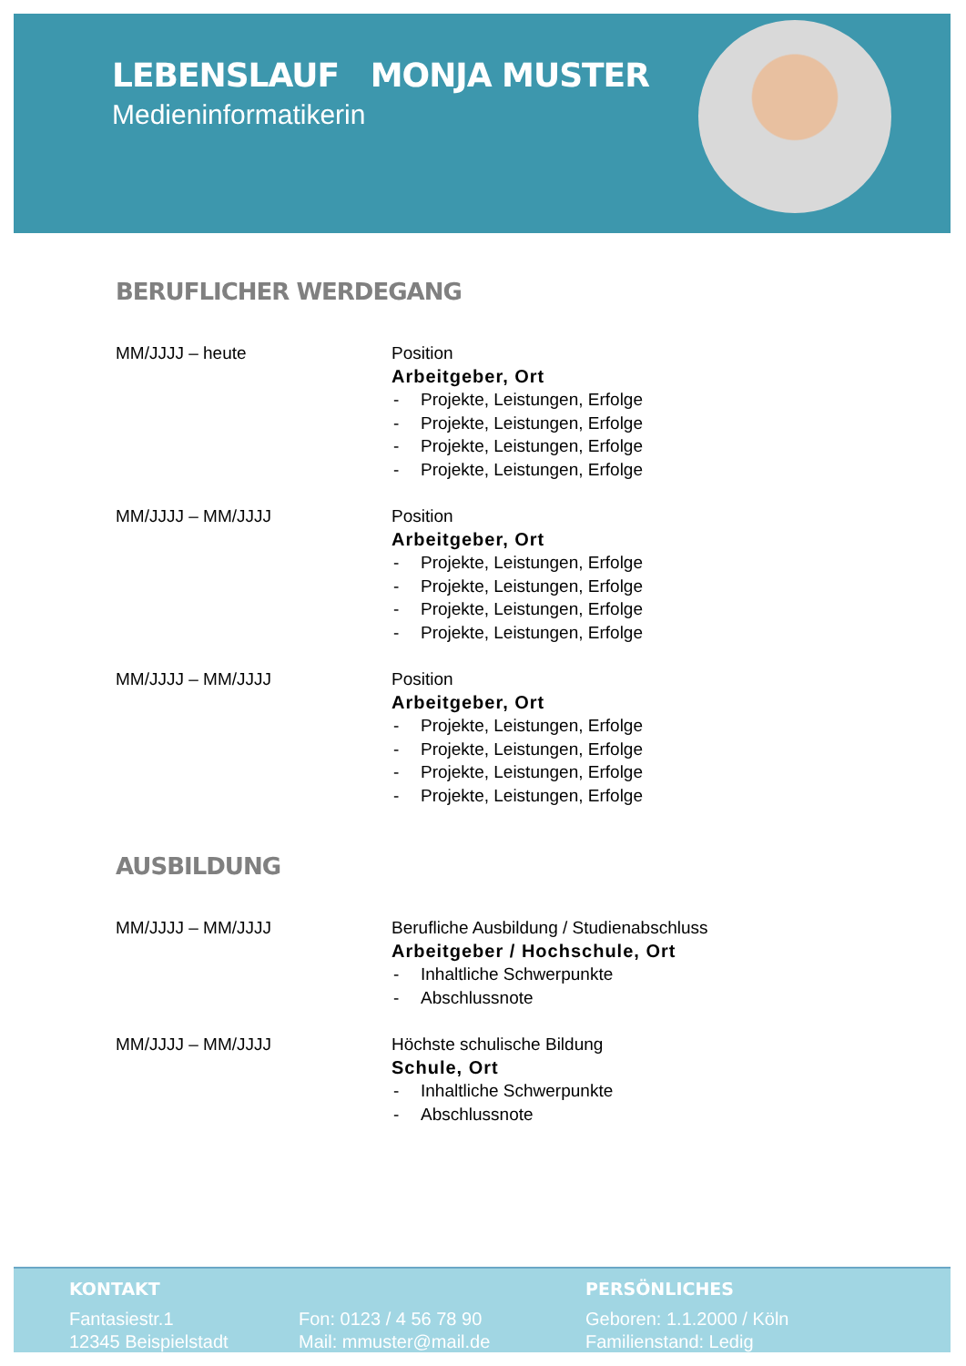LEBENSLAUF MONJA MUSTER
Medieninformatikerin
BERUFLICHER WERDEGANG
MM/JJJJ – heute Position
Arbeitgeber, Ort
- Projekte, Leistungen, Erfolge
- Projekte, Leistungen, Erfolge
- Projekte, Leistungen, Erfolge
- Projekte, Leistungen, Erfolge
MM/JJJJ – MM/JJJJ Position
Arbeitgeber, Ort
- Projekte, Leistungen, Erfolge
- Projekte, Leistungen, Erfolge
- Projekte, Leistungen, Erfolge
- Projekte, Leistungen, Erfolge
MM/JJJJ – MM/JJJJ Position
Arbeitgeber, Ort
- Projekte, Leistungen, Erfolge
- Projekte, Leistungen, Erfolge
- Projekte, Leistungen, Erfolge
- Projekte, Leistungen, Erfolge
AUSBILDUNG
MM/JJJJ – MM/JJJJ Berufliche Ausbildung / Studienabschluss
Arbeitgeber / Hochschule, Ort
- Inhaltliche Schwerpunkte
- Abschlussnote
MM/JJJJ – MM/JJJJ Höchste schulische Bildung
Schule, Ort
- Inhaltliche Schwerpunkte
- Abschlussnote
KONTAKT
Fantasiestr.1
12345 Beispielstadt
Fon: 0123 / 4 56 78 90
Mail: mmuster@mail.de
PERSÖNLICHES
Geboren: 1.1.2000 / Köln
Familienstand: Ledig